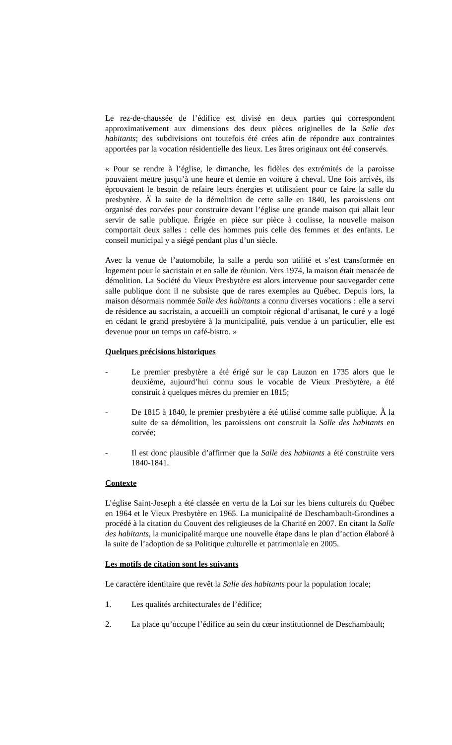Le rez-de-chaussée de l’édifice est divisé en deux parties qui correspondent approximativement aux dimensions des deux pièces originelles de la Salle des habitants; des subdivisions ont toutefois été crées afin de répondre aux contraintes apportées par la vocation résidentielle des lieux. Les âtres originaux ont été conservés.
« Pour se rendre à l’église, le dimanche, les fidèles des extrémités de la paroisse pouvaient mettre jusqu’à une heure et demie en voiture à cheval. Une fois arrivés, ils éprouvaient le besoin de refaire leurs énergies et utilisaient pour ce faire la salle du presbytère. À la suite de la démolition de cette salle en 1840, les paroissiens ont organisé des corvées pour construire devant l’église une grande maison qui allait leur servir de salle publique. Érigée en pièce sur pièce à coulisse, la nouvelle maison comportait deux salles : celle des hommes puis celle des femmes et des enfants. Le conseil municipal y a siégé pendant plus d’un siècle.
Avec la venue de l’automobile, la salle a perdu son utilité et s’est transformée en logement pour le sacristain et en salle de réunion. Vers 1974, la maison était menacée de démolition. La Société du Vieux Presbytère est alors intervenue pour sauvegarder cette salle publique dont il ne subsiste que de rares exemples au Québec. Depuis lors, la maison désormais nommée Salle des habitants a connu diverses vocations : elle a servi de résidence au sacristain, a accueilli un comptoir régional d’artisanat, le curé y a logé en cédant le grand presbytère à la municipalité, puis vendue à un particulier, elle est devenue pour un temps un café-bistro. »
Quelques précisions historiques
- Le premier presbytère a été érigé sur le cap Lauzon en 1735 alors que le deuxième, aujourd’hui connu sous le vocable de Vieux Presbytère, a été construit à quelques mètres du premier en 1815;
- De 1815 à 1840, le premier presbytère a été utilisé comme salle publique. À la suite de sa démolition, les paroissiens ont construit la Salle des habitants en corvée;
- Il est donc plausible d’affirmer que la Salle des habitants a été construite vers 1840-1841.
Contexte
L’église Saint-Joseph a été classée en vertu de la Loi sur les biens culturels du Québec en 1964 et le Vieux Presbytère en 1965. La municipalité de Deschambault-Grondines a procédé à la citation du Couvent des religieuses de la Charité en 2007. En citant la Salle des habitants, la municipalité marque une nouvelle étape dans le plan d’action élaboré à la suite de l’adoption de sa Politique culturelle et patrimoniale en 2005.
Les motifs de citation sont les suivants
Le caractère identitaire que revêt la Salle des habitants pour la population locale;
1. Les qualités architecturales de l’édifice;
2. La place qu’occupe l’édifice au sein du cœur institutionnel de Deschambault;